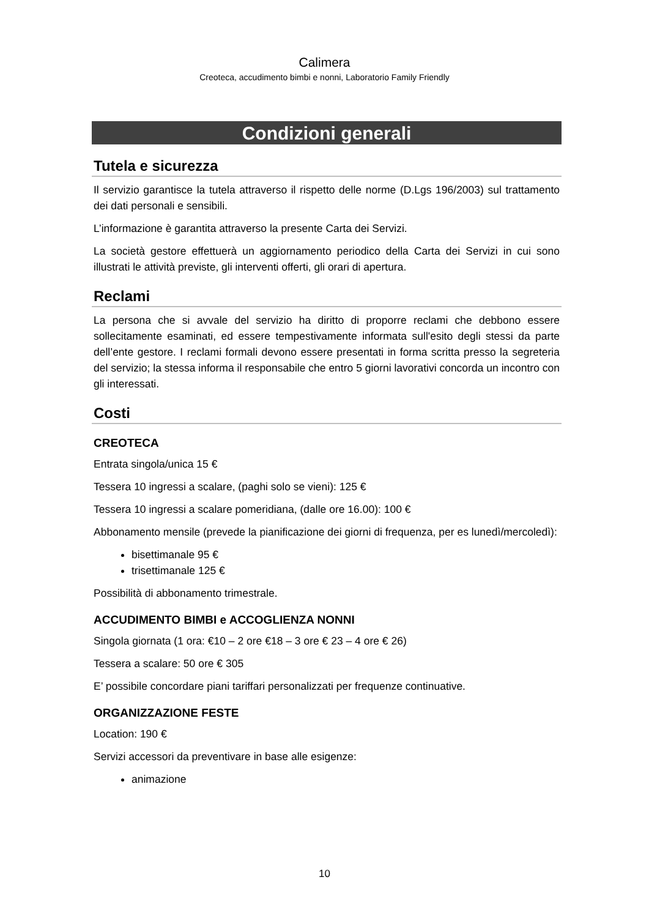Calimera
Creoteca, accudimento bimbi e nonni, Laboratorio Family Friendly
Condizioni generali
Tutela e sicurezza
Il servizio garantisce la tutela attraverso il rispetto delle norme (D.Lgs 196/2003) sul trattamento dei dati personali e sensibili.
L’informazione è garantita attraverso la presente Carta dei Servizi.
La società gestore effettuerà un aggiornamento periodico della Carta dei Servizi in cui sono illustrati le attività previste, gli interventi offerti, gli orari di apertura.
Reclami
La persona che si avvale del servizio ha diritto di proporre reclami che debbono essere sollecitamente esaminati, ed essere tempestivamente informata sull'esito degli stessi da parte dell’ente gestore. I reclami formali devono essere presentati in forma scritta presso la segreteria del servizio; la stessa informa il responsabile che entro 5 giorni lavorativi concorda un incontro con gli interessati.
Costi
CREOTECA
Entrata singola/unica 15 €
Tessera 10 ingressi a scalare, (paghi solo se vieni): 125 €
Tessera 10 ingressi a scalare pomeridiana, (dalle ore 16.00): 100 €
Abbonamento mensile (prevede la pianificazione dei giorni di frequenza, per es lunedì/mercoledì):
bisettimanale 95 €
trisettimanale 125 €
Possibilità di abbonamento trimestrale.
ACCUDIMENTO BIMBI e ACCOGLIENZA NONNI
Singola giornata (1 ora: €10 – 2 ore €18 – 3 ore € 23 – 4 ore € 26)
Tessera a scalare: 50 ore € 305
E’ possibile concordare piani tariffari personalizzati per frequenze continuative.
ORGANIZZAZIONE FESTE
Location: 190 €
Servizi accessori da preventivare in base alle esigenze:
animazione
10